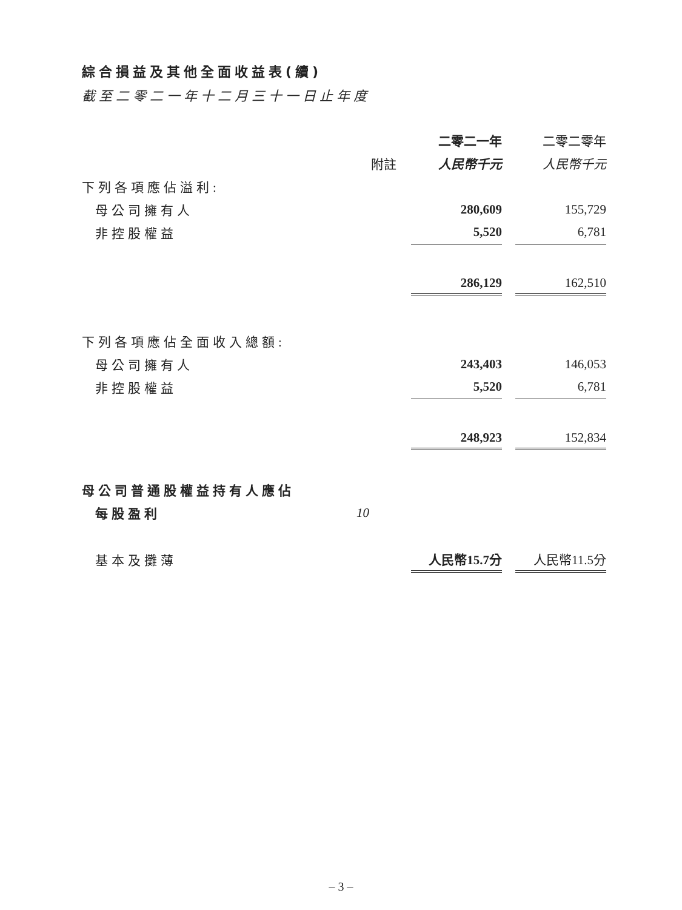綜合損益及其他全面收益表(續)
截至二零二一年十二月三十一日止年度
| | | 二零二一年 | | 二零二零年 |
| --- | --- | --- | --- | --- |
| | 附註 | 人民幣千元 | | 人民幣千元 |
| 下列各項應佔溢利: | | | | |
| 母公司擁有人 | | 280,609 | | 155,729 |
| 非控股權益 | | 5,520 | | 6,781 |
| | | 286,129 | | 162,510 |
| 下列各項應佔全面收入總額: | | | | |
| 母公司擁有人 | | 243,403 | | 146,053 |
| 非控股權益 | | 5,520 | | 6,781 |
| | | 248,923 | | 152,834 |
| 母公司普通股權益持有人應佔 | | | | |
| 每股盈利 | 10 | | | |
| 基本及攤薄 | | 人民幣15.7分 | | 人民幣11.5分 |
– 3 –